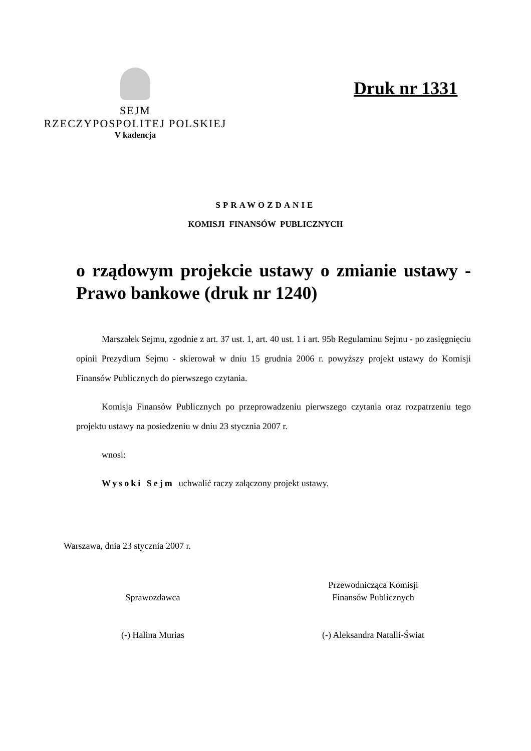SEJM
RZECZYPOSPOLITEJ POLSKIEJ
V kadencja
Druk nr 1331
SPRAWOZDANIE
KOMISJI FINANSÓW PUBLICZNYCH
o rządowym projekcie ustawy o zmianie ustawy - Prawo bankowe (druk nr 1240)
Marszałek Sejmu, zgodnie z art. 37 ust. 1, art. 40 ust. 1 i art. 95b Regulaminu Sejmu - po zasięgnięciu opinii Prezydium Sejmu - skierował w dniu 15 grudnia 2006 r. powyższy projekt ustawy do Komisji Finansów Publicznych do pierwszego czytania.
Komisja Finansów Publicznych po przeprowadzeniu pierwszego czytania oraz rozpatrzeniu tego projektu ustawy na posiedzeniu w dniu 23 stycznia 2007 r.
wnosi:
Wysoki Sejm uchwalić raczy załączony projekt ustawy.
Warszawa, dnia 23 stycznia 2007 r.
Sprawozdawca
(-) Halina Murias
Przewodnicząca Komisji
Finansów Publicznych
(-) Aleksandra Natalli-Świat